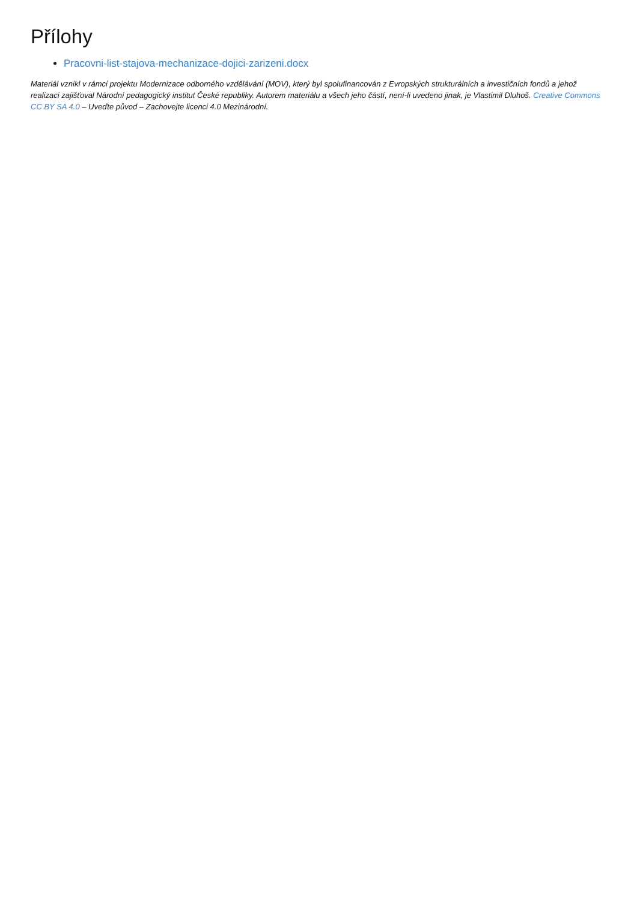Přílohy
Pracovni-list-stajova-mechanizace-dojici-zarizeni.docx
Materiál vznikl v rámci projektu Modernizace odborného vzdělávání (MOV), který byl spolufinancován z Evropských strukturálních a investičních fondů a jehož realizaci zajišťoval Národní pedagogický institut České republiky. Autorem materiálu a všech jeho částí, není-li uvedeno jinak, je Vlastimil Dluhoš. Creative Commons CC BY SA 4.0 – Uveďte původ – Zachovejte licenci 4.0 Mezinárodní.